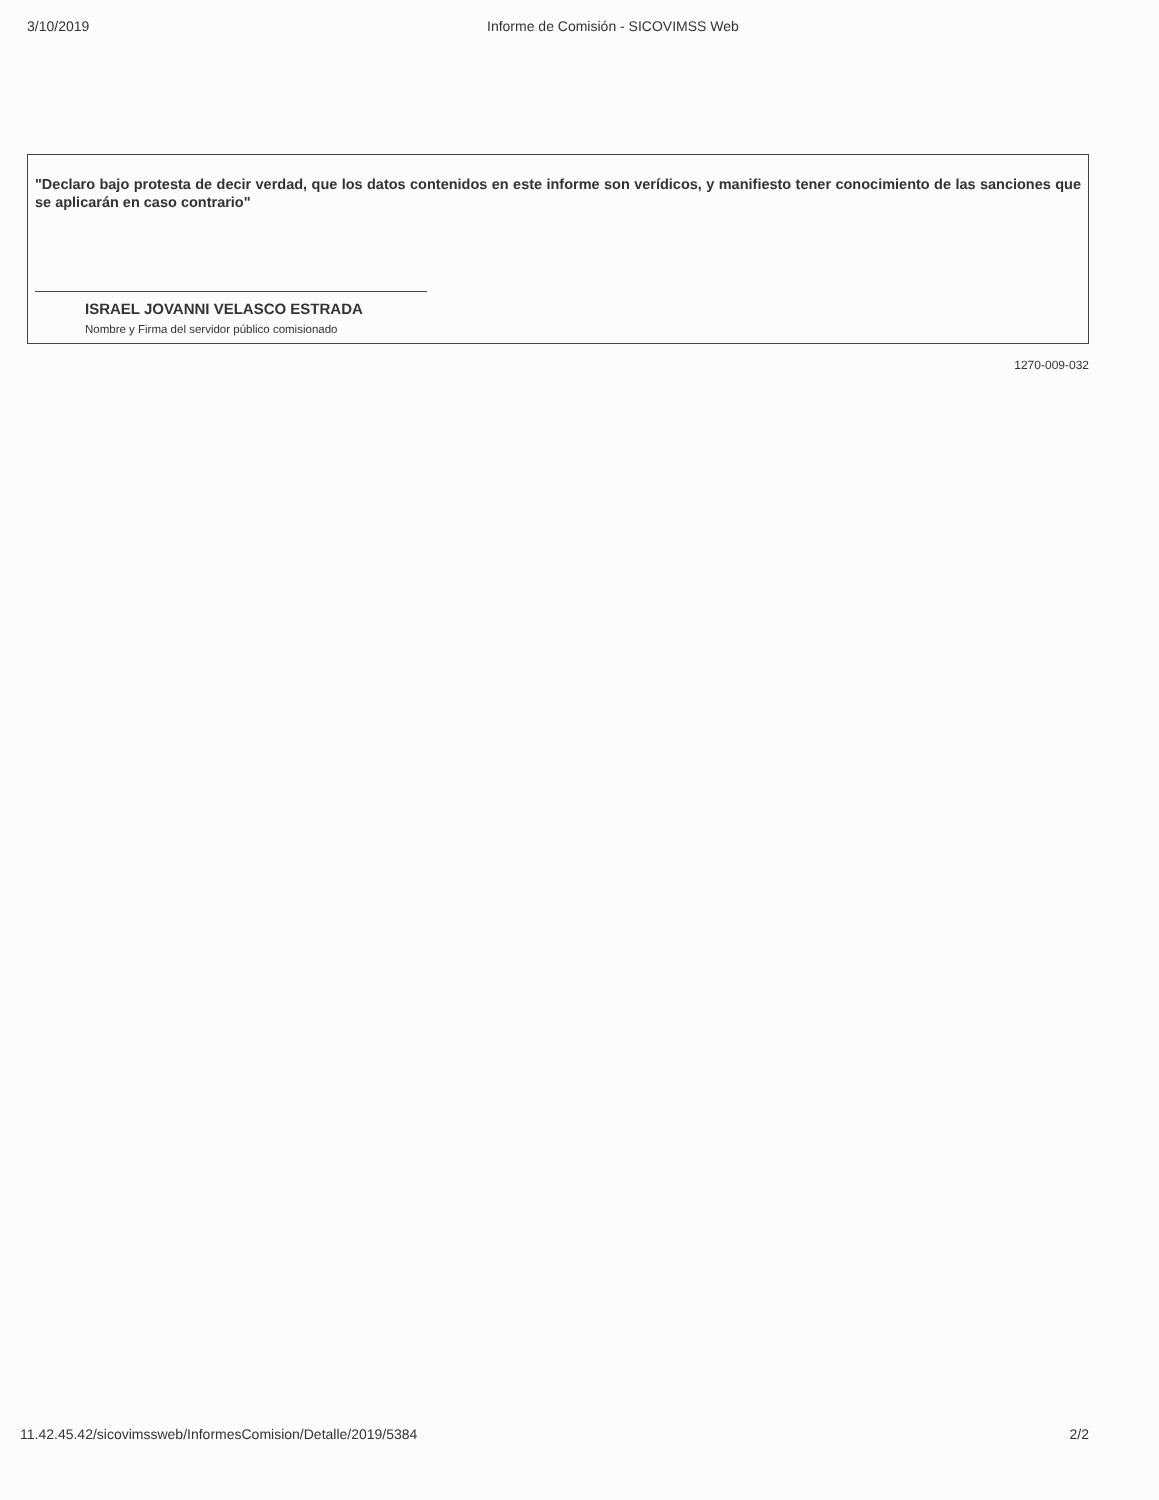3/10/2019 Informe de Comisión - SICOVIMSS Web
"Declaro bajo protesta de decir verdad, que los datos contenidos en este informe son verídicos, y manifiesto tener conocimiento de las sanciones que se aplicarán en caso contrario"
ISRAEL JOVANNI VELASCO ESTRADA
Nombre y Firma del servidor público comisionado
1270-009-032
11.42.45.42/sicovimssweb/InformesComision/Detalle/2019/5384 2/2